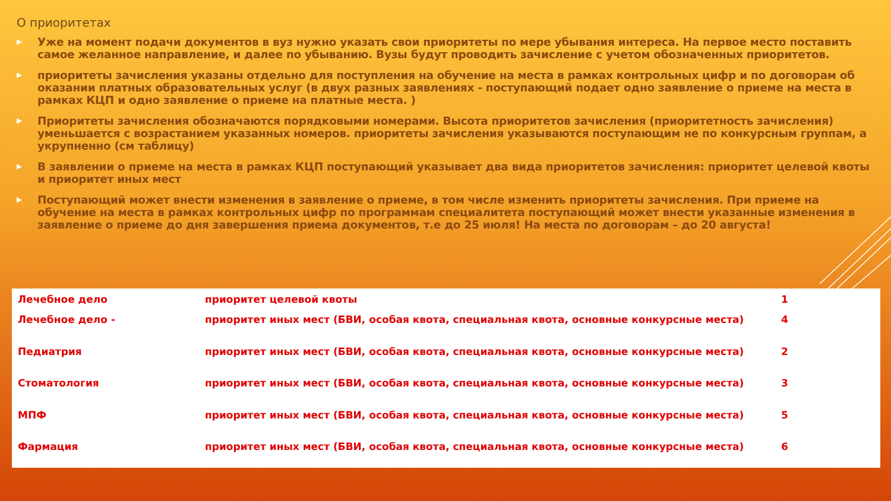О приоритетах
▶ Уже на момент подачи документов в вуз нужно указать свои приоритеты по мере убывания интереса. На первое место поставить самое желанное направление, и далее по убыванию. Вузы будут проводить зачисление с учетом обозначенных приоритетов.
▶ приоритеты зачисления указаны отдельно для поступления на обучение на места в рамках контрольных цифр и по договорам об оказании платных образовательных услуг (в двух разных заявлениях - поступающий подает одно заявление о приеме на места в рамках КЦП и одно заявление о приеме на платные места. )
▶ Приоритеты зачисления обозначаются порядковыми номерами. Высота приоритетов зачисления (приоритетность зачисления) уменьшается с возрастанием указанных номеров. приоритеты зачисления указываются поступающим не по конкурсным группам, а укрупненно (см таблицу)
▶ В заявлении о приеме на места в рамках КЦП поступающий указывает два вида приоритетов зачисления: приоритет целевой квоты и приоритет иных мест
▶ Поступающий может внести изменения в заявление о приеме, в том числе изменить приоритеты зачисления. При приеме на обучение на места в рамках контрольных цифр по программам специалитета поступающий может внести указанные изменения в заявление о приеме до дня завершения приема документов, т.е до 25 июля! На места по договорам – до 20 августа!
| Лечебное дело | приоритет целевой квоты | 1 |
| Лечебное дело - | приоритет иных мест (БВИ, особая квота, специальная квота, основные конкурсные места) | 4 |
| Педиатрия | приоритет иных мест (БВИ, особая квота, специальная квота, основные конкурсные места) | 2 |
| Стоматология | приоритет иных мест (БВИ, особая квота, специальная квота, основные конкурсные места) | 3 |
| МПФ | приоритет иных мест (БВИ, особая квота, специальная квота, основные конкурсные места) | 5 |
| Фармация | приоритет иных мест (БВИ, особая квота, специальная квота, основные конкурсные места) | 6 |